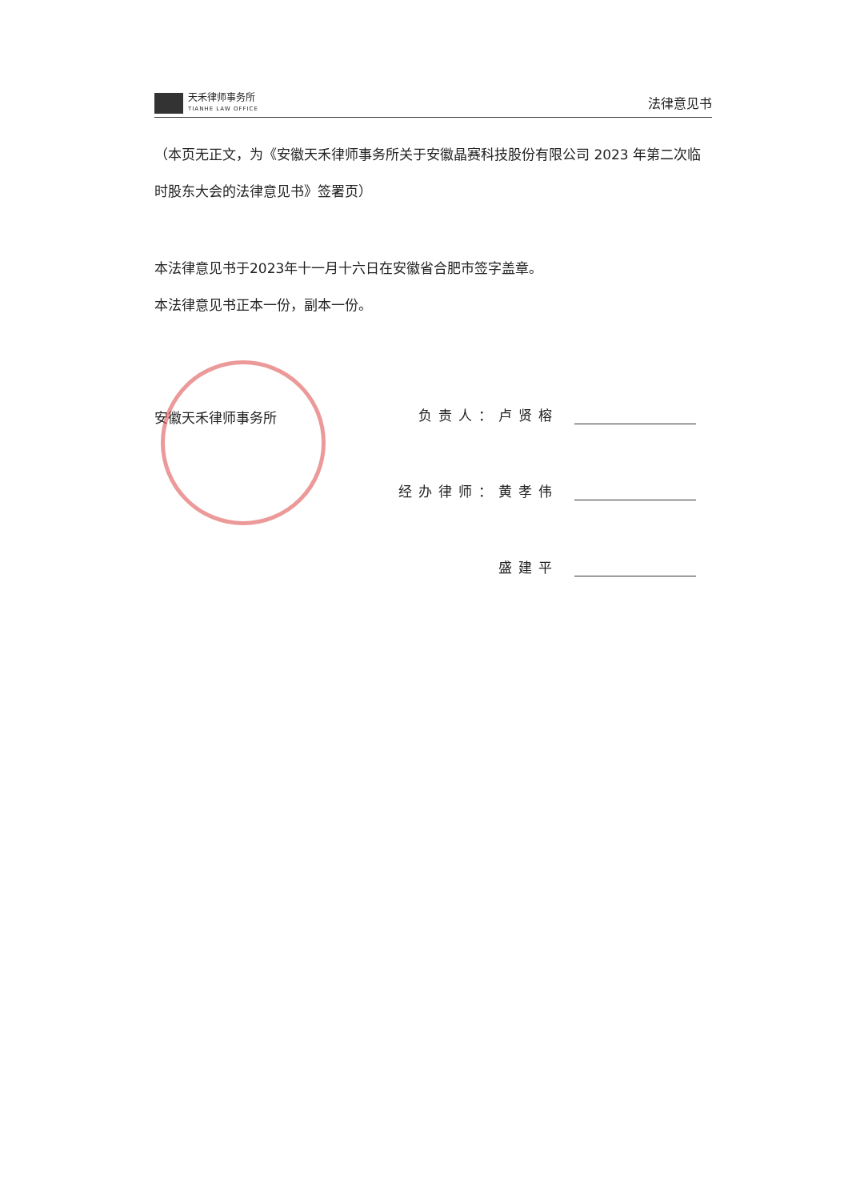天禾律师事务所
TIANHE LAW OFFICE
法律意见书
（本页无正文，为《安徽天禾律师事务所关于安徽晶赛科技股份有限公司 2023 年第二次临时股东大会的法律意见书》签署页）
本法律意见书于2023年十一月十六日在安徽省合肥市签字盖章。
本法律意见书正本一份，副本一份。
安徽天禾律师事务所
负责人：卢贤榕
经办律师：黄孝伟
盛建平